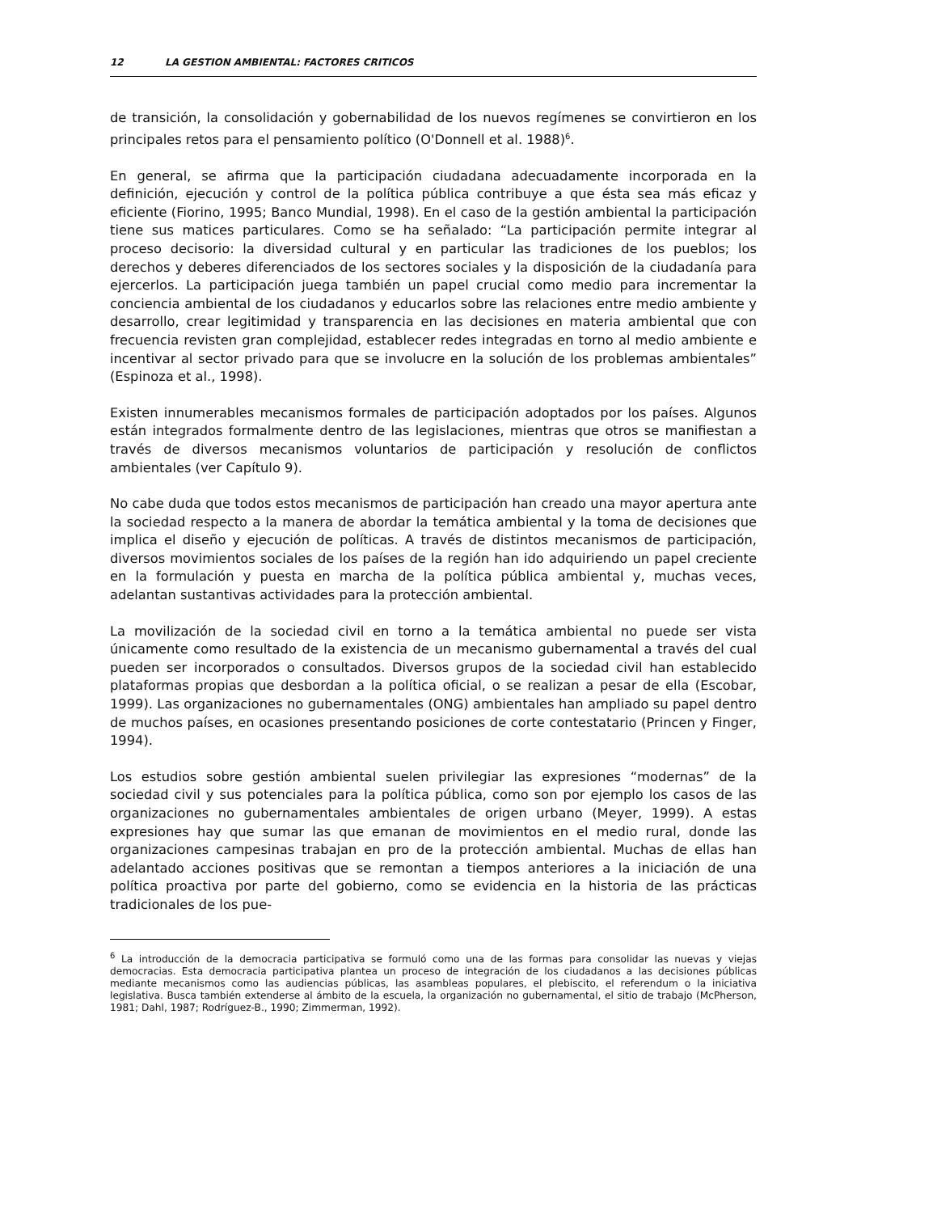12 LA GESTION AMBIENTAL: FACTORES CRITICOS
de transición, la consolidación y gobernabilidad de los nuevos regímenes se convirtieron en los principales retos para el pensamiento político (O'Donnell et al. 1988)<sup>6</sup>.
En general, se afirma que la participación ciudadana adecuadamente incorporada en la definición, ejecución y control de la política pública contribuye a que ésta sea más eficaz y eficiente (Fiorino, 1995; Banco Mundial, 1998). En el caso de la gestión ambiental la participación tiene sus matices particulares. Como se ha señalado: “La participación permite integrar al proceso decisorio: la diversidad cultural y en particular las tradiciones de los pueblos; los derechos y deberes diferenciados de los sectores sociales y la disposición de la ciudadanía para ejercerlos. La participación juega también un papel crucial como medio para incrementar la conciencia ambiental de los ciudadanos y educarlos sobre las relaciones entre medio ambiente y desarrollo, crear legitimidad y transparencia en las decisiones en materia ambiental que con frecuencia revisten gran complejidad, establecer redes integradas en torno al medio ambiente e incentivar al sector privado para que se involucre en la solución de los problemas ambientales” (Espinoza et al., 1998).
Existen innumerables mecanismos formales de participación adoptados por los países. Algunos están integrados formalmente dentro de las legislaciones, mientras que otros se manifiestan a través de diversos mecanismos voluntarios de participación y resolución de conflictos ambientales (ver Capítulo 9).
No cabe duda que todos estos mecanismos de participación han creado una mayor apertura ante la sociedad respecto a la manera de abordar la temática ambiental y la toma de decisiones que implica el diseño y ejecución de políticas. A través de distintos mecanismos de participación, diversos movimientos sociales de los países de la región han ido adquiriendo un papel creciente en la formulación y puesta en marcha de la política pública ambiental y, muchas veces, adelantan sustantivas actividades para la protección ambiental.
La movilización de la sociedad civil en torno a la temática ambiental no puede ser vista únicamente como resultado de la existencia de un mecanismo gubernamental a través del cual pueden ser incorporados o consultados. Diversos grupos de la sociedad civil han establecido plataformas propias que desbordan a la política oficial, o se realizan a pesar de ella (Escobar, 1999). Las organizaciones no gubernamentales (ONG) ambientales han ampliado su papel dentro de muchos países, en ocasiones presentando posiciones de corte contestatario (Princen y Finger, 1994).
Los estudios sobre gestión ambiental suelen privilegiar las expresiones “modernas” de la sociedad civil y sus potenciales para la política pública, como son por ejemplo los casos de las organizaciones no gubernamentales ambientales de origen urbano (Meyer, 1999). A estas expresiones hay que sumar las que emanan de movimientos en el medio rural, donde las organizaciones campesinas trabajan en pro de la protección ambiental. Muchas de ellas han adelantado acciones positivas que se remontan a tiempos anteriores a la iniciación de una política proactiva por parte del gobierno, como se evidencia en la historia de las prácticas tradicionales de los pue-
<sup>6</sup> La introducción de la democracia participativa se formuló como una de las formas para consolidar las nuevas y viejas democracias. Esta democracia participativa plantea un proceso de integración de los ciudadanos a las decisiones públicas mediante mecanismos como las audiencias públicas, las asambleas populares, el plebiscito, el referendum o la iniciativa legislativa. Busca también extenderse al ámbito de la escuela, la organización no gubernamental, el sitio de trabajo (McPherson, 1981; Dahl, 1987; Rodríguez-B., 1990; Zimmerman, 1992).